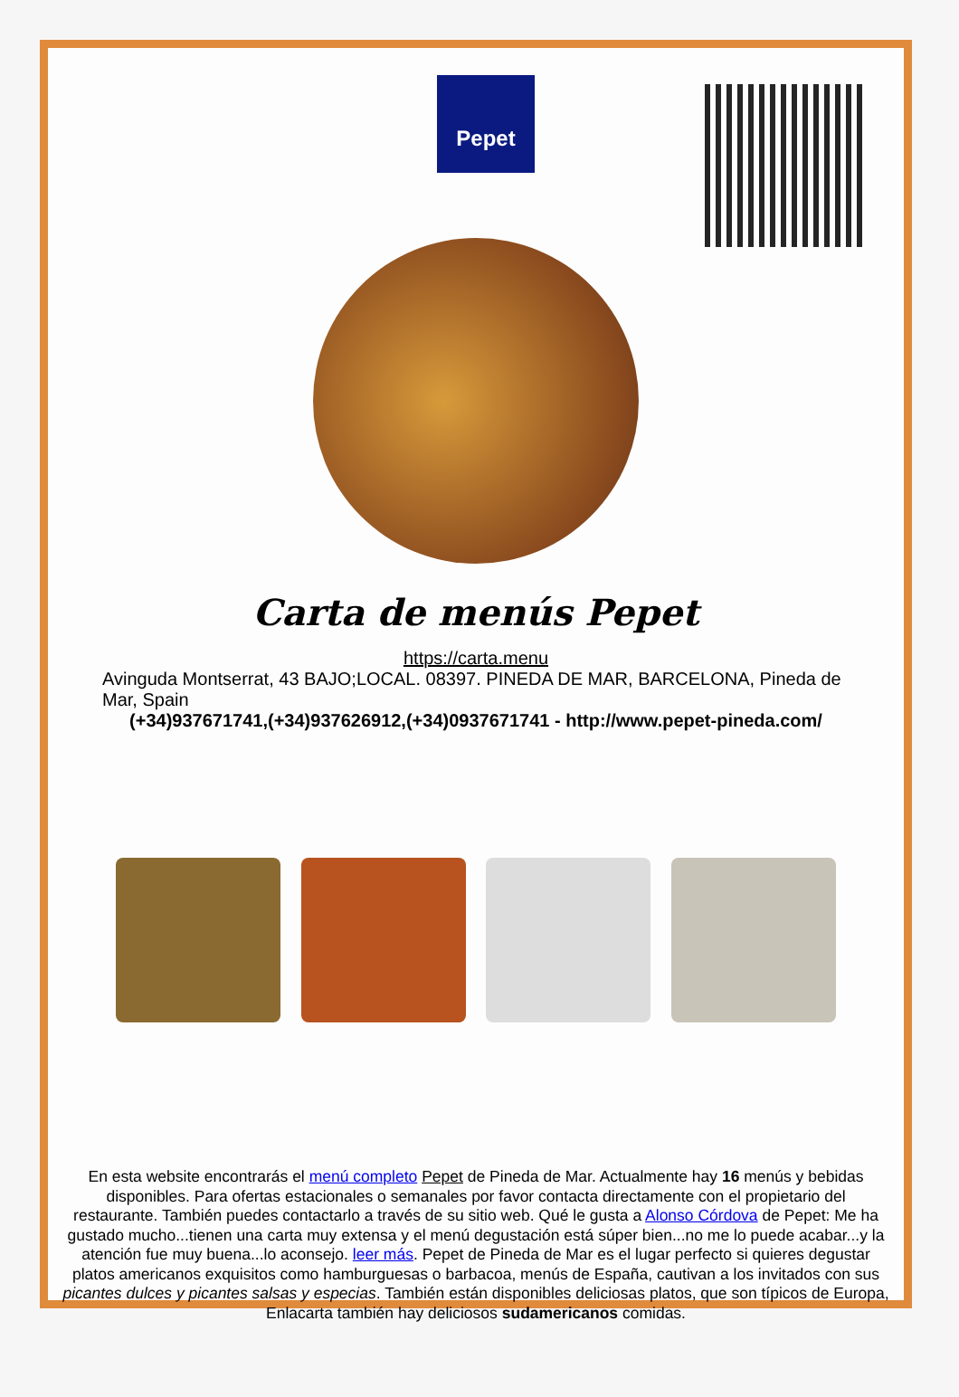Pepet
Carta de menús Pepet
https://carta.menu
Avinguda Montserrat, 43 BAJO;LOCAL. 08397. PINEDA DE MAR, BARCELONA, Pineda de Mar, Spain
(+34)937671741,(+34)937626912,(+34)0937671741 - http://www.pepet-pineda.com/
En esta website encontrarás el menú completo Pepet de Pineda de Mar. Actualmente hay 16 menús y bebidas disponibles. Para ofertas estacionales o semanales por favor contacta directamente con el propietario del restaurante. También puedes contactarlo a través de su sitio web. Qué le gusta a Alonso Córdova de Pepet: Me ha gustado mucho...tienen una carta muy extensa y el menú degustación está súper bien...no me lo puede acabar...y la atención fue muy buena...lo aconsejo. leer más. Pepet de Pineda de Mar es el lugar perfecto si quieres degustar platos americanos exquisitos como hamburguesas o barbacoa, menús de España, cautivan a los invitados con sus picantes dulces y picantes salsas y especias. También están disponibles deliciosas platos, que son típicos de Europa, Enlacarta también hay deliciosos sudamericanos comidas.